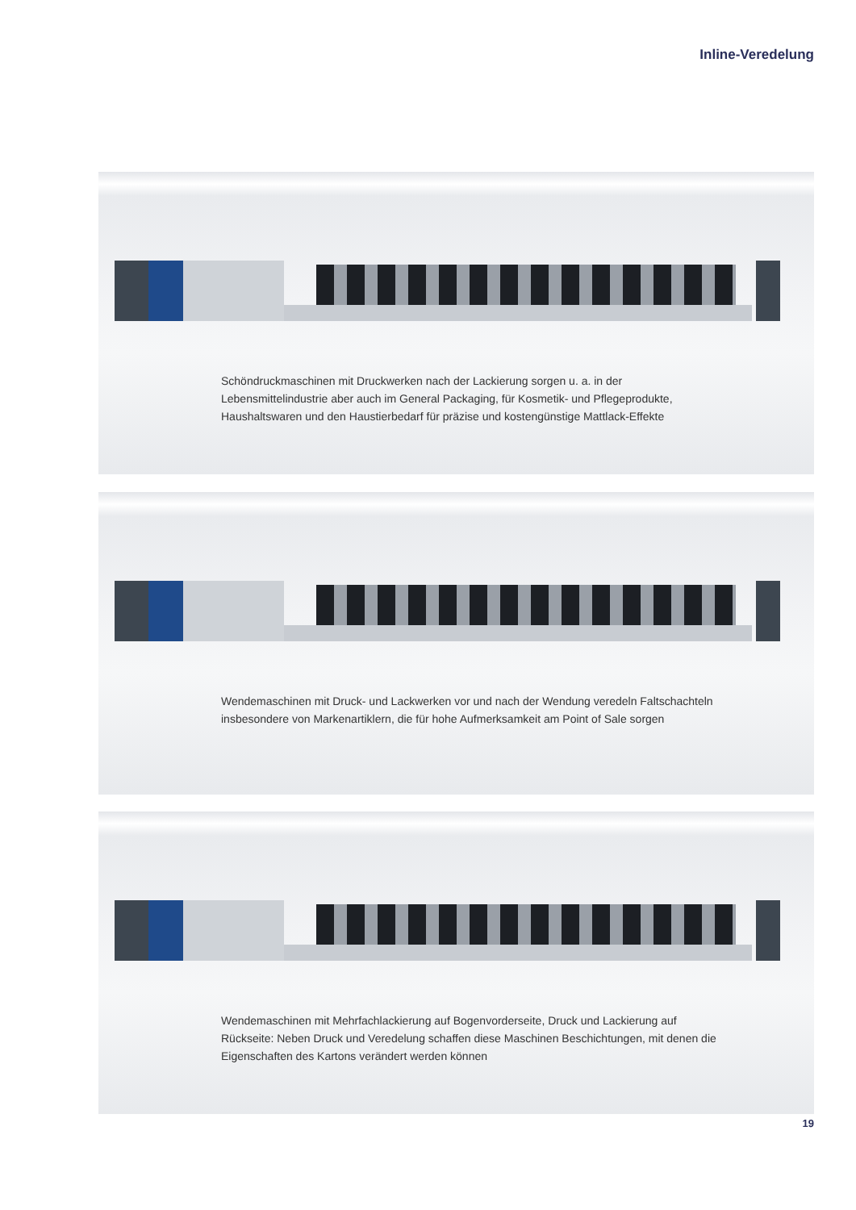Inline-Veredelung
Schöndruckmaschinen mit Druckwerken nach der Lackierung sorgen u. a. in der Lebensmittelindustrie aber auch im General Packaging, für Kosmetik- und Pflege­produkte, Haushaltswaren und den Haustierbedarf für präzise und kostengünstige Mattlack-Effekte
Wendemaschinen mit Druck- und Lackwerken vor und nach der Wendung veredeln Faltschachteln insbesondere von Markenartiklern, die für hohe Aufmerksamkeit am Point of Sale sorgen
Wendemaschinen mit Mehrfachlackierung auf Bogenvorderseite, Druck und Lackierung auf Rückseite: Neben Druck und Veredelung schaffen diese Maschinen Beschichtungen, mit denen die Eigenschaften des Kartons verändert werden können
19